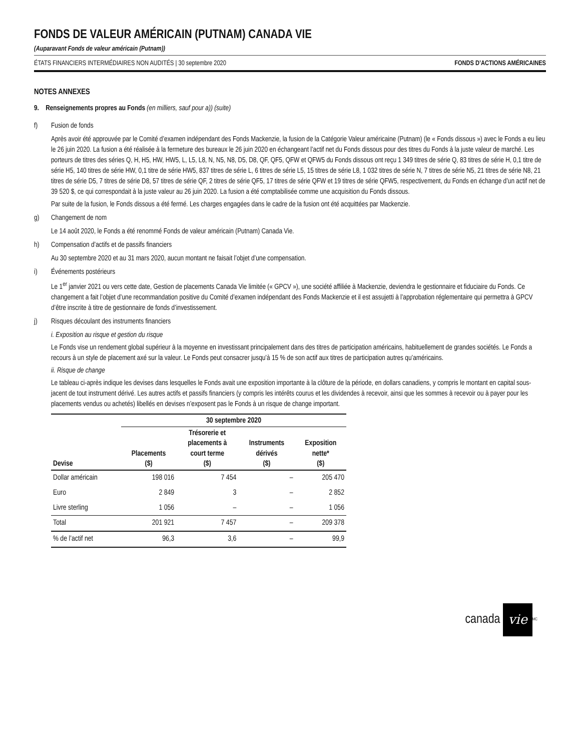FONDS DE VALEUR AMÉRICAIN (PUTNAM) CANADA VIE
(Auparavant Fonds de valeur américain (Putnam))
ÉTATS FINANCIERS INTERMÉDIAIRES NON AUDITÉS | 30 septembre 2020 FONDS D’ACTIONS AMÉRICAINES
NOTES ANNEXES
9. Renseignements propres au Fonds (en milliers, sauf pour a)) (suite)
f) Fusion de fonds
Après avoir été approuvée par le Comité d’examen indépendant des Fonds Mackenzie, la fusion de la Catégorie Valeur américaine (Putnam) (le « Fonds dissous ») avec le Fonds a eu lieu le 26 juin 2020. La fusion a été réalisée à la fermeture des bureaux le 26 juin 2020 en échangeant l’actif net du Fonds dissous pour des titres du Fonds à la juste valeur de marché. Les porteurs de titres des séries Q, H, H5, HW, HW5, L, L5, L8, N, N5, N8, D5, D8, QF, QF5, QFW et QFW5 du Fonds dissous ont reçu 1 349 titres de série Q, 83 titres de série H, 0,1 titre de série H5, 140 titres de série HW, 0,1 titre de série HW5, 837 titres de série L, 6 titres de série L5, 15 titres de série L8, 1 032 titres de série N, 7 titres de série N5, 21 titres de série N8, 21 titres de série D5, 7 titres de série D8, 57 titres de série QF, 2 titres de série QF5, 17 titres de série QFW et 19 titres de série QFW5, respectivement, du Fonds en échange d’un actif net de 39 520 $, ce qui correspondait à la juste valeur au 26 juin 2020. La fusion a été comptabilisée comme une acquisition du Fonds dissous.
Par suite de la fusion, le Fonds dissous a été fermé. Les charges engagées dans le cadre de la fusion ont été acquittées par Mackenzie.
g) Changement de nom
Le 14 août 2020, le Fonds a été renommé Fonds de valeur américain (Putnam) Canada Vie.
h) Compensation d’actifs et de passifs financiers
Au 30 septembre 2020 et au 31 mars 2020, aucun montant ne faisait l’objet d’une compensation.
i) Événements postérieurs
Le 1<sup>er</sup> janvier 2021 ou vers cette date, Gestion de placements Canada Vie limitée (« GPCV »), une société affiliée à Mackenzie, deviendra le gestionnaire et fiduciaire du Fonds. Ce changement a fait l’objet d’une recommandation positive du Comité d’examen indépendant des Fonds Mackenzie et il est assujetti à l’approbation réglementaire qui permettra à GPCV d’être inscrite à titre de gestionnaire de fonds d’investissement.
j) Risques découlant des instruments financiers
i. Exposition au risque et gestion du risque
Le Fonds vise un rendement global supérieur à la moyenne en investissant principalement dans des titres de participation américains, habituellement de grandes sociétés. Le Fonds a recours à un style de placement axé sur la valeur. Le Fonds peut consacrer jusqu’à 15 % de son actif aux titres de participation autres qu’américains.
ii. Risque de change
Le tableau ci-après indique les devises dans lesquelles le Fonds avait une exposition importante à la clôture de la période, en dollars canadiens, y compris le montant en capital sous-jacent de tout instrument dérivé. Les autres actifs et passifs financiers (y compris les intérêts courus et les dividendes à recevoir, ainsi que les sommes à recevoir ou à payer pour les placements vendus ou achetés) libellés en devises n’exposent pas le Fonds à un risque de change important.
| | 30 septembre 2020 | | | |
| --- | --- | --- | --- | --- |
| Devise | Placements ($) | Trésorerie et placements à court terme ($) | Instruments dérivés ($) | Exposition nette* ($) |
| Dollar américain | 198 016 | 7 454 | – | 205 470 |
| Euro | 2 849 | 3 | – | 2 852 |
| Livre sterling | 1 056 | – | – | 1 056 |
| Total | 201 921 | 7 457 | – | 209 378 |
| % de l’actif net | 96,3 | 3,6 | – | 99,9 |
canada vie<sup>MC</sup>